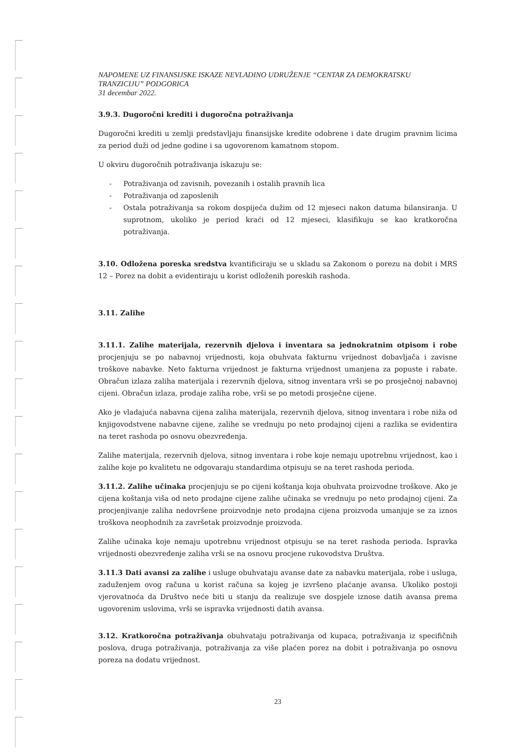NAPOMENE UZ FINANSIJSKE ISKAZE NEVLADINO UDRUŽENJE “CENTAR ZA DEMOKRATSKU TRANZICIJU” PODGORICA
31 decembar 2022.
3.9.3. Dugoročni krediti i dugoročna potraživanja
Dugoročni krediti u zemlji predstavljaju finansijske kredite odobrene i date drugim pravnim licima za period duži od jedne godine i sa ugovorenom kamatnom stopom.
U okviru dugoročnih potraživanja iskazuju se:
- Potraživanja od zavisnih, povezanih i ostalih pravnih lica
- Potraživanja od zaposlenih
- Ostala potraživanja sa rokom dospijeća dužim od 12 mjeseci nakon datuma bilansiranja. U suprotnom, ukoliko je period kraći od 12 mjeseci, klasifikuju se kao kratkoročna potraživanja.
3.10. Odložena poreska sredstva kvantificiraju se u skladu sa Zakonom o porezu na dobit i MRS 12 – Porez na dobit a evidentiraju u korist odloženih poreskih rashoda.
3.11. Zalihe
3.11.1. Zalihe materijala, rezervnih djelova i inventara sa jednokratnim otpisom i robe procjenjuju se po nabavnoj vrijednosti, koja obuhvata fakturnu vrijednost dobavljača i zavisne troškove nabavke. Neto fakturna vrijednost je fakturna vrijednost umanjena za popuste i rabate. Obračun izlaza zaliha materijala i rezervnih djelova, sitnog inventara vrši se po prosječnoj nabavnoj cijeni. Obračun izlaza, prodaje zaliha robe, vrši se po metodi prosječne cijene.
Ako je vladajuća nabavna cijena zaliha materijala, rezervnih djelova, sitnog inventara i robe niža od knjigovodstvene nabavne cijene, zalihe se vrednuju po neto prodajnoj cijeni a razlika se evidentira na teret rashoda po osnovu obezvređenja.
Zalihe materijala, rezervnih djelova, sitnog inventara i robe koje nemaju upotrebnu vrijednost, kao i zalihe koje po kvalitetu ne odgovaraju standardima otpisuju se na teret rashoda perioda.
3.11.2. Zalihe učinaka procjenjuju se po cijeni koštanja koja obuhvata proizvodne troškove. Ako je cijena koštanja viša od neto prodajne cijene zalihe učinaka se vrednuju po neto prodajnoj cijeni. Za procjenjivanje zaliha nedovršene proizvodnje neto prodajna cijena proizvoda umanjuje se za iznos troškova neophodnih za završetak proizvodnje proizvoda.
Zalihe učinaka koje nemaju upotrebnu vrijednost otpisuju se na teret rashoda perioda. Ispravka vrijednosti obezvređenje zaliha vrši se na osnovu procjene rukovodstva Društva.
3.11.3 Dati avansi za zalihe i usluge obuhvataju avanse date za nabavku materijala, robe i usluga, zaduženjem ovog računa u korist računa sa kojeg je izvršeno plaćanje avansa. Ukoliko postoji vjerovatnoća da Društvo neće biti u stanju da realizuje sve dospjele iznose datih avansa prema ugovorenim uslovima, vrši se ispravka vrijednosti datih avansa.
3.12. Kratkoročna potraživanja obuhvataju potraživanja od kupaca, potraživanja iz specifičnih poslova, druga potraživanja, potraživanja za više plaćen porez na dobit i potraživanja po osnovu poreza na dodatu vrijednost.
23